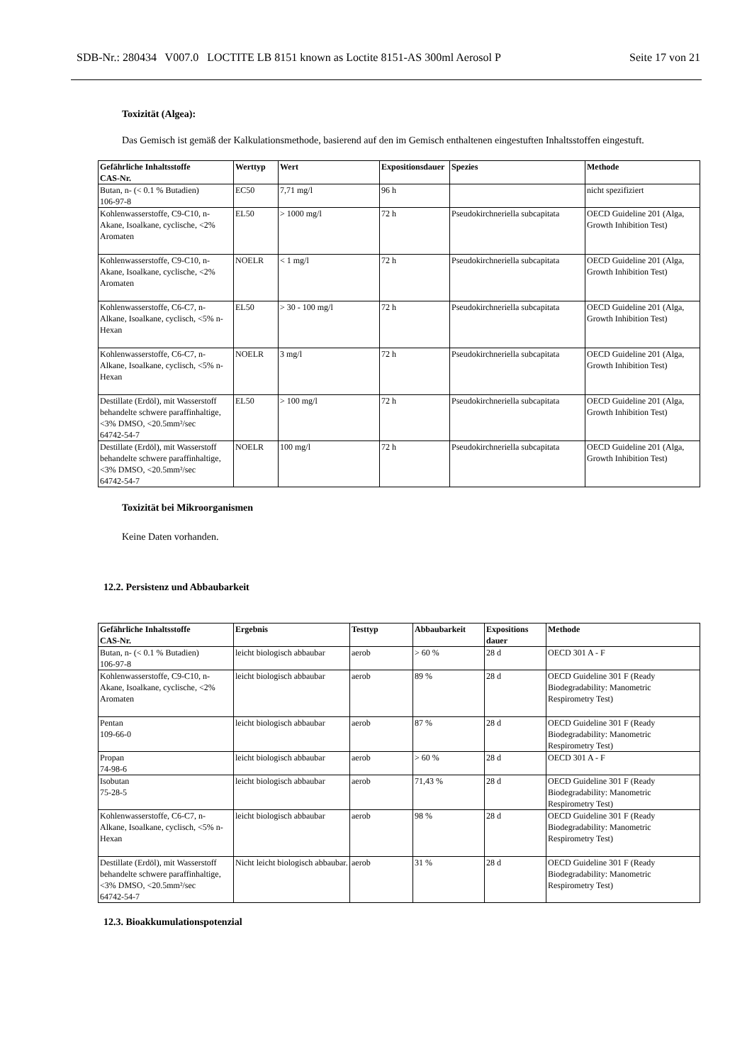SDB-Nr.: 280434 V007.0 LOCTITE LB 8151 known as Loctite 8151-AS 300ml Aerosol P Seite 17 von 21
Toxizität (Algea):
Das Gemisch ist gemäß der Kalkulationsmethode, basierend auf den im Gemisch enthaltenen eingestuften Inhaltsstoffen eingestuft.
| Gefährliche Inhaltsstoffe CAS-Nr. | Werttyp | Wert | Expositionsdauer | Spezies | Methode |
| --- | --- | --- | --- | --- | --- |
| Butan, n- (< 0.1 % Butadien) 106-97-8 | EC50 | 7,71 mg/l | 96 h | | nicht spezifiziert |
| Kohlenwasserstoffe, C9-C10, n-Akane, Isoalkane, cyclische, <2% Aromaten | EL50 | > 1000 mg/l | 72 h | Pseudokirchneriella subcapitata | OECD Guideline 201 (Alga, Growth Inhibition Test) |
| Kohlenwasserstoffe, C9-C10, n-Akane, Isoalkane, cyclische, <2% Aromaten | NOELR | < 1 mg/l | 72 h | Pseudokirchneriella subcapitata | OECD Guideline 201 (Alga, Growth Inhibition Test) |
| Kohlenwasserstoffe, C6-C7, n-Alkane, Isoalkane, cyclisch, <5% n-Hexan | EL50 | > 30 - 100 mg/l | 72 h | Pseudokirchneriella subcapitata | OECD Guideline 201 (Alga, Growth Inhibition Test) |
| Kohlenwasserstoffe, C6-C7, n-Alkane, Isoalkane, cyclisch, <5% n-Hexan | NOELR | 3 mg/l | 72 h | Pseudokirchneriella subcapitata | OECD Guideline 201 (Alga, Growth Inhibition Test) |
| Destillate (Erdöl), mit Wasserstoff behandelte schwere paraffinhaltige, <3% DMSO, <20.5mm²/sec 64742-54-7 | EL50 | > 100 mg/l | 72 h | Pseudokirchneriella subcapitata | OECD Guideline 201 (Alga, Growth Inhibition Test) |
| Destillate (Erdöl), mit Wasserstoff behandelte schwere paraffinhaltige, <3% DMSO, <20.5mm²/sec 64742-54-7 | NOELR | 100 mg/l | 72 h | Pseudokirchneriella subcapitata | OECD Guideline 201 (Alga, Growth Inhibition Test) |
Toxizität bei Mikroorganismen
Keine Daten vorhanden.
12.2. Persistenz und Abbaubarkeit
| Gefährliche Inhaltsstoffe CAS-Nr. | Ergebnis | Testtyp | Abbaubarkeit | Expositions dauer | Methode |
| --- | --- | --- | --- | --- | --- |
| Butan, n- (< 0.1 % Butadien) 106-97-8 | leicht biologisch abbaubar | aerob | > 60 % | 28 d | OECD 301 A - F |
| Kohlenwasserstoffe, C9-C10, n-Akane, Isoalkane, cyclische, <2% Aromaten | leicht biologisch abbaubar | aerob | 89 % | 28 d | OECD Guideline 301 F (Ready Biodegradability: Manometric Respirometry Test) |
| Pentan 109-66-0 | leicht biologisch abbaubar | aerob | 87 % | 28 d | OECD Guideline 301 F (Ready Biodegradability: Manometric Respirometry Test) |
| Propan 74-98-6 | leicht biologisch abbaubar | aerob | > 60 % | 28 d | OECD 301 A - F |
| Isobutan 75-28-5 | leicht biologisch abbaubar | aerob | 71,43 % | 28 d | OECD Guideline 301 F (Ready Biodegradability: Manometric Respirometry Test) |
| Kohlenwasserstoffe, C6-C7, n-Alkane, Isoalkane, cyclisch, <5% n-Hexan | leicht biologisch abbaubar | aerob | 98 % | 28 d | OECD Guideline 301 F (Ready Biodegradability: Manometric Respirometry Test) |
| Destillate (Erdöl), mit Wasserstoff behandelte schwere paraffinhaltige, <3% DMSO, <20.5mm²/sec 64742-54-7 | Nicht leicht biologisch abbaubar. | aerob | 31 % | 28 d | OECD Guideline 301 F (Ready Biodegradability: Manometric Respirometry Test) |
12.3. Bioakkumulationspotenzial